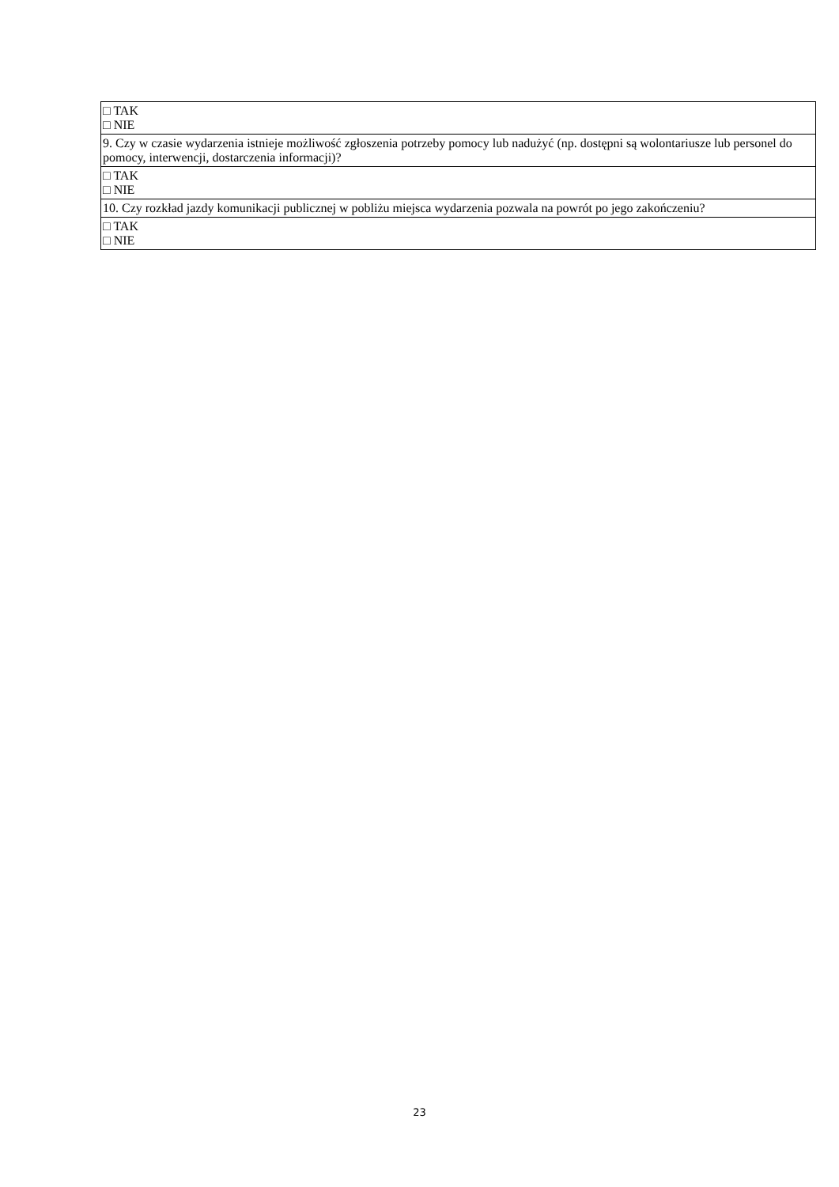| □ TAK □ NIE |
| 9. Czy w czasie wydarzenia istnieje możliwość zgłoszenia potrzeby pomocy lub nadużyć (np. dostępni są wolontariusze lub personel do pomocy, interwencji, dostarczenia informacji)? |
| □ TAK □ NIE |
| 10. Czy rozkład jazdy komunikacji publicznej w pobliżu miejsca wydarzenia pozwala na powrót po jego zakończeniu? |
| □ TAK □ NIE |
23